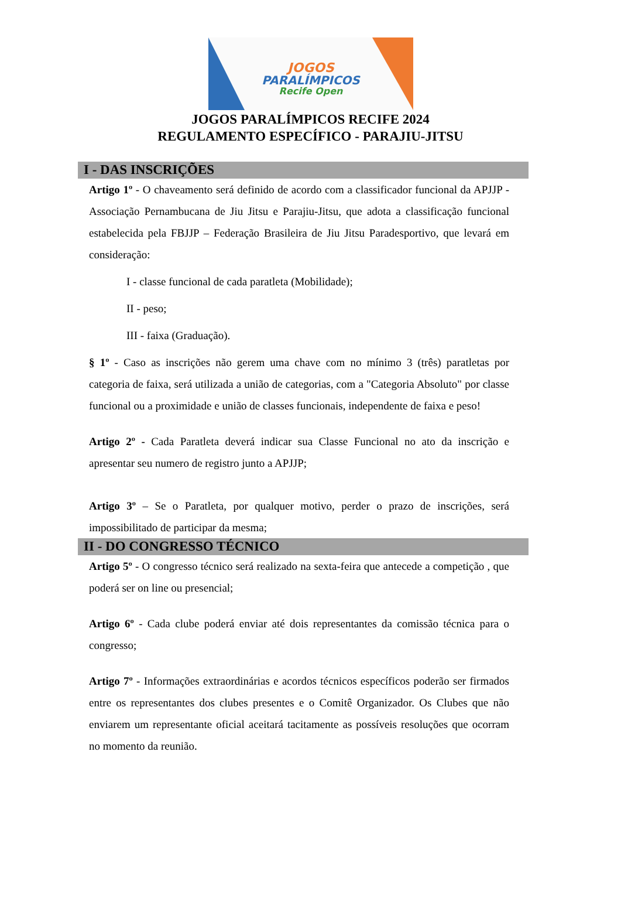JOGOS
PARALÍMPICOS
Recife Open
JOGOS PARALÍMPICOS RECIFE 2024
REGULAMENTO ESPECÍFICO - PARAJIU-JITSU
I - DAS INSCRIÇÕES
Artigo 1º - O chaveamento será definido de acordo com a classificador funcional da APJJP - Associação Pernambucana de Jiu Jitsu e Parajiu-Jitsu, que adota a classificação funcional estabelecida pela FBJJP – Federação Brasileira de Jiu Jitsu Paradesportivo, que levará em consideração:
I - classe funcional de cada paratleta (Mobilidade);
II - peso;
III - faixa (Graduação).
§ 1º - Caso as inscrições não gerem uma chave com no mínimo 3 (três) paratletas por categoria de faixa, será utilizada a união de categorias, com a "Categoria Absoluto" por classe funcional ou a proximidade e união de classes funcionais, independente de faixa e peso!
Artigo 2º - Cada Paratleta deverá indicar sua Classe Funcional no ato da inscrição e apresentar seu numero de registro junto a APJJP;
Artigo 3º – Se o Paratleta, por qualquer motivo, perder o prazo de inscrições, será impossibilitado de participar da mesma;
II - DO CONGRESSO TÉCNICO
Artigo 5º - O congresso técnico será realizado na sexta-feira que antecede a competição , que poderá ser on line ou presencial;
Artigo 6º - Cada clube poderá enviar até dois representantes da comissão técnica para o congresso;
Artigo 7º - Informações extraordinárias e acordos técnicos específicos poderão ser firmados entre os representantes dos clubes presentes e o Comitê Organizador. Os Clubes que não enviarem um representante oficial aceitará tacitamente as possíveis resoluções que ocorram no momento da reunião.